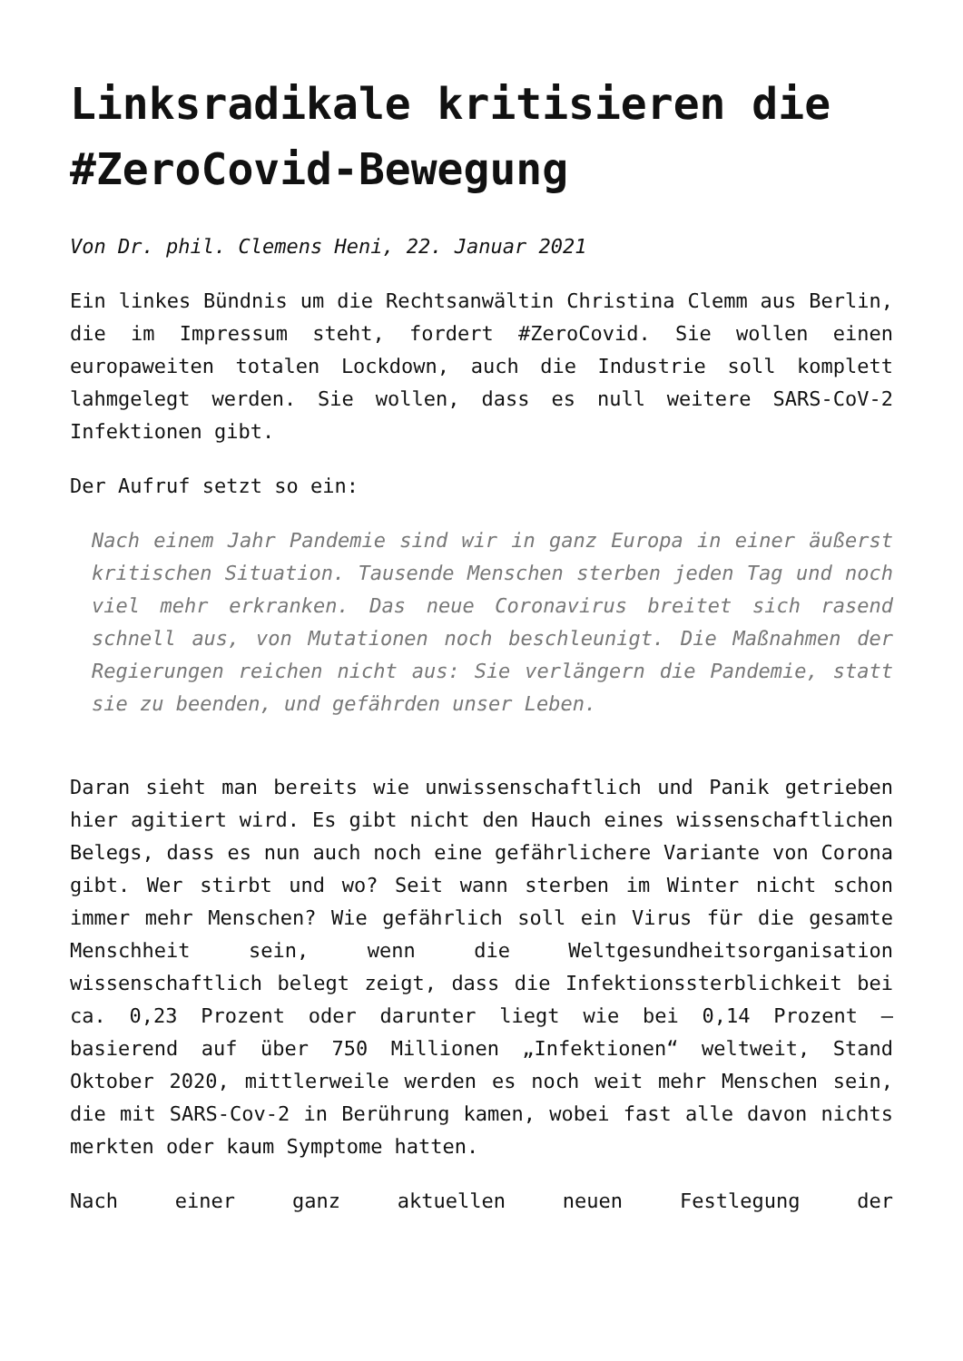Linksradikale kritisieren die #ZeroCovid-Bewegung
Von Dr. phil. Clemens Heni, 22. Januar 2021
Ein linkes Bündnis um die Rechtsanwältin Christina Clemm aus Berlin, die im Impressum steht, fordert #ZeroCovid. Sie wollen einen europaweiten totalen Lockdown, auch die Industrie soll komplett lahmgelegt werden. Sie wollen, dass es null weitere SARS-CoV-2 Infektionen gibt.
Der Aufruf setzt so ein:
Nach einem Jahr Pandemie sind wir in ganz Europa in einer äußerst kritischen Situation. Tausende Menschen sterben jeden Tag und noch viel mehr erkranken. Das neue Coronavirus breitet sich rasend schnell aus, von Mutationen noch beschleunigt. Die Maßnahmen der Regierungen reichen nicht aus: Sie verlängern die Pandemie, statt sie zu beenden, und gefährden unser Leben.
Daran sieht man bereits wie unwissenschaftlich und Panik getrieben hier agitiert wird. Es gibt nicht den Hauch eines wissenschaftlichen Belegs, dass es nun auch noch eine gefährlichere Variante von Corona gibt. Wer stirbt und wo? Seit wann sterben im Winter nicht schon immer mehr Menschen? Wie gefährlich soll ein Virus für die gesamte Menschheit sein, wenn die Weltgesundheitsorganisation wissenschaftlich belegt zeigt, dass die Infektionssterblichkeit bei ca. 0,23 Prozent oder darunter liegt wie bei 0,14 Prozent – basierend auf über 750 Millionen „Infektionen“ weltweit, Stand Oktober 2020, mittlerweile werden es noch weit mehr Menschen sein, die mit SARS-Cov-2 in Berührung kamen, wobei fast alle davon nichts merkten oder kaum Symptome hatten.
Nach einer ganz aktuellen neuen Festlegung der